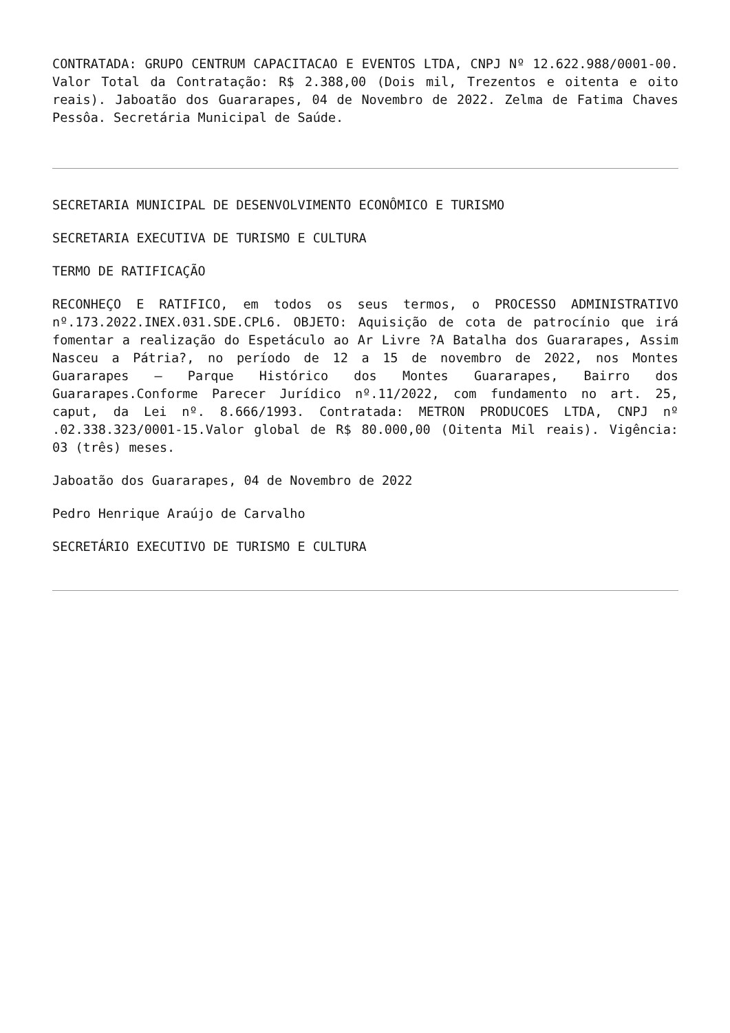CONTRATADA: GRUPO CENTRUM CAPACITACAO E EVENTOS LTDA, CNPJ Nº 12.622.988/0001-00. Valor Total da Contratação: R$ 2.388,00 (Dois mil, Trezentos e oitenta e oito reais). Jaboatão dos Guararapes, 04 de Novembro de 2022. Zelma de Fatima Chaves Pessôa. Secretária Municipal de Saúde.
SECRETARIA MUNICIPAL DE DESENVOLVIMENTO ECONÔMICO E TURISMO
SECRETARIA EXECUTIVA DE TURISMO E CULTURA
TERMO DE RATIFICAÇÃO
RECONHEÇO E RATIFICO, em todos os seus termos, o PROCESSO ADMINISTRATIVO nº.173.2022.INEX.031.SDE.CPL6. OBJETO: Aquisição de cota de patrocínio que irá fomentar a realização do Espetáculo ao Ar Livre ?A Batalha dos Guararapes, Assim Nasceu a Pátria?, no período de 12 a 15 de novembro de 2022, nos Montes Guararapes – Parque Histórico dos Montes Guararapes, Bairro dos Guararapes.Conforme Parecer Jurídico nº.11/2022, com fundamento no art. 25, caput, da Lei nº. 8.666/1993. Contratada: METRON PRODUCOES LTDA, CNPJ nº .02.338.323/0001-15.Valor global de R$ 80.000,00 (Oitenta Mil reais). Vigência: 03 (três) meses.
Jaboatão dos Guararapes, 04 de Novembro de 2022
Pedro Henrique Araújo de Carvalho
SECRETÁRIO EXECUTIVO DE TURISMO E CULTURA